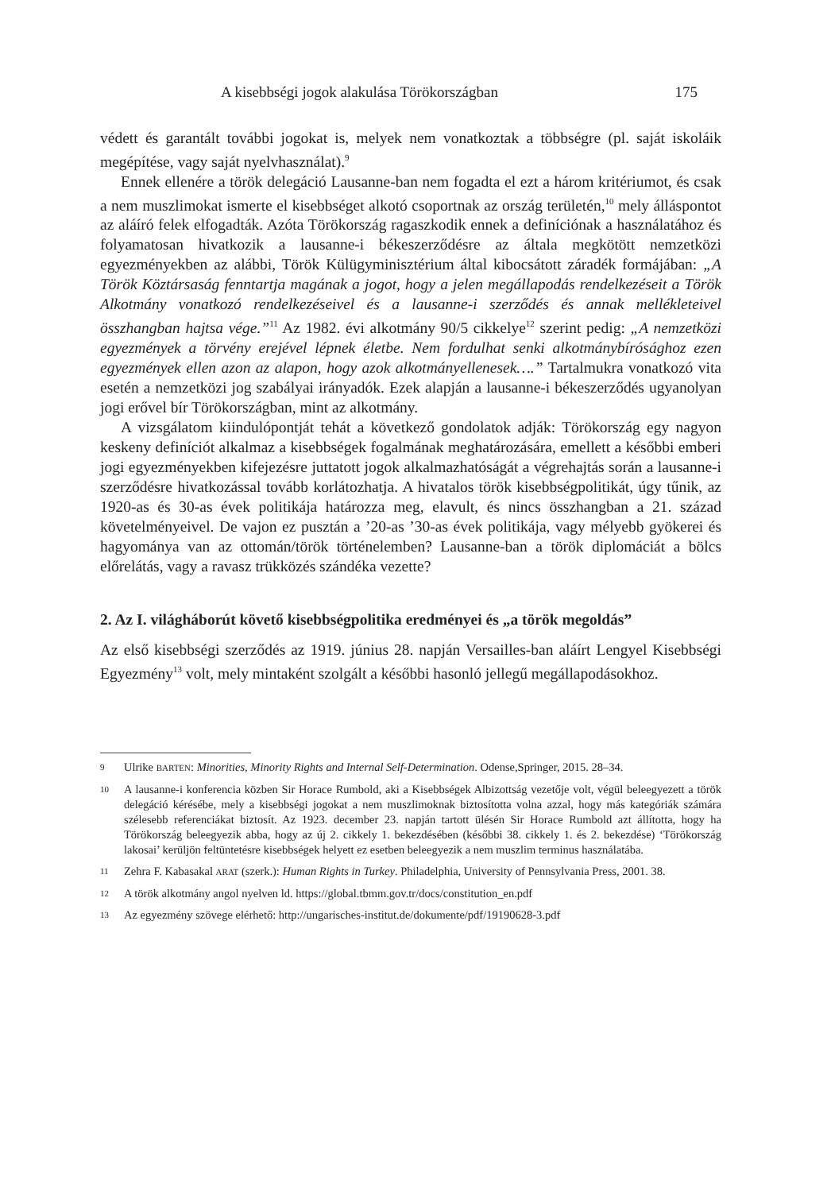A kisebbségi jogok alakulása Törökországban 175
védett és garantált további jogokat is, melyek nem vonatkoztak a többségre (pl. saját iskoláik megépítése, vagy saját nyelvhasználat).<sup>9</sup>
Ennek ellenére a török delegáció Lausanne-ban nem fogadta el ezt a három kritériumot, és csak a nem muszlimokat ismerte el kisebbséget alkotó csoportnak az ország területén,<sup>10</sup> mely álláspontot az aláíró felek elfogadták. Azóta Törökország ragaszkodik ennek a definíciónak a használatához és folyamatosan hivatkozik a lausanne-i békeszerződésre az általa megkötött nemzetközi egyezményekben az alábbi, Török Külügyminisztérium által kibocsátott záradék formájában: „A Török Köztársaság fenntartja magának a jogot, hogy a jelen megállapodás rendelkezéseit a Török Alkotmány vonatkozó rendelkezéseivel és a lausanne-i szerződés és annak mellékleteivel összhangban hajtsa vége.”<sup>11</sup> Az 1982. évi alkotmány 90/5 cikkelye<sup>12</sup> szerint pedig: „A nemzetközi egyezmények a törvény erejével lépnek életbe. Nem fordulhat senki alkotmánybírósághoz ezen egyezmények ellen azon az alapon, hogy azok alkotmányellenesek….” Tartalmukra vonatkozó vita esetén a nemzetközi jog szabályai irányadók. Ezek alapján a lausanne-i békeszerződés ugyanolyan jogi erővel bír Törökországban, mint az alkotmány.
A vizsgálatom kiindulópontját tehát a következő gondolatok adják: Törökország egy nagyon keskeny definíciót alkalmaz a kisebbségek fogalmának meghatározására, emellett a későbbi emberi jogi egyezményekben kifejezésre juttatott jogok alkalmazhatóságát a végrehajtás során a lausanne-i szerződésre hivatkozással tovább korlátozhatja. A hivatalos török kisebbségpolitikát, úgy tűnik, az 1920-as és 30-as évek politikája határozza meg, elavult, és nincs összhangban a 21. század követelményeivel. De vajon ez pusztán a ’20-as ’30-as évek politikája, vagy mélyebb gyökerei és hagyománya van az ottomán/török történelemben? Lausanne-ban a török diplomáciát a bölcs előrelátás, vagy a ravasz trükközés szándéka vezette?
2. Az I. világháborút követő kisebbségpolitika eredményei és „a török megoldás”
Az első kisebbségi szerződés az 1919. június 28. napján Versailles-ban aláírt Lengyel Kisebbségi Egyezmény<sup>13</sup> volt, mely mintaként szolgált a későbbi hasonló jellegű megállapodásokhoz.
9 Ulrike BARTEN: Minorities, Minority Rights and Internal Self-Determination. Odense,Springer, 2015. 28–34.
10 A lausanne-i konferencia közben Sir Horace Rumbold, aki a Kisebbségek Albizottság vezetője volt, végül beleegyezett a török delegáció kérésébe, mely a kisebbségi jogokat a nem muszlimoknak biztosította volna azzal, hogy más kategóriák számára szélesebb referenciákat biztosít. Az 1923. december 23. napján tartott ülésén Sir Horace Rumbold azt állította, hogy ha Törökország beleegyezik abba, hogy az új 2. cikkely 1. bekezdésében (későbbi 38. cikkely 1. és 2. bekezdése) ‘Törökország lakosai’ kerüljön feltüntetésre kisebbségek helyett ez esetben beleegyezik a nem muszlim terminus használatába.
11 Zehra F. Kabasakal ARAT (szerk.): Human Rights in Turkey. Philadelphia, University of Pennsylvania Press, 2001. 38.
12 A török alkotmány angol nyelven ld. https://global.tbmm.gov.tr/docs/constitution_en.pdf
13 Az egyezmény szövege elérhető: http://ungarisches-institut.de/dokumente/pdf/19190628-3.pdf